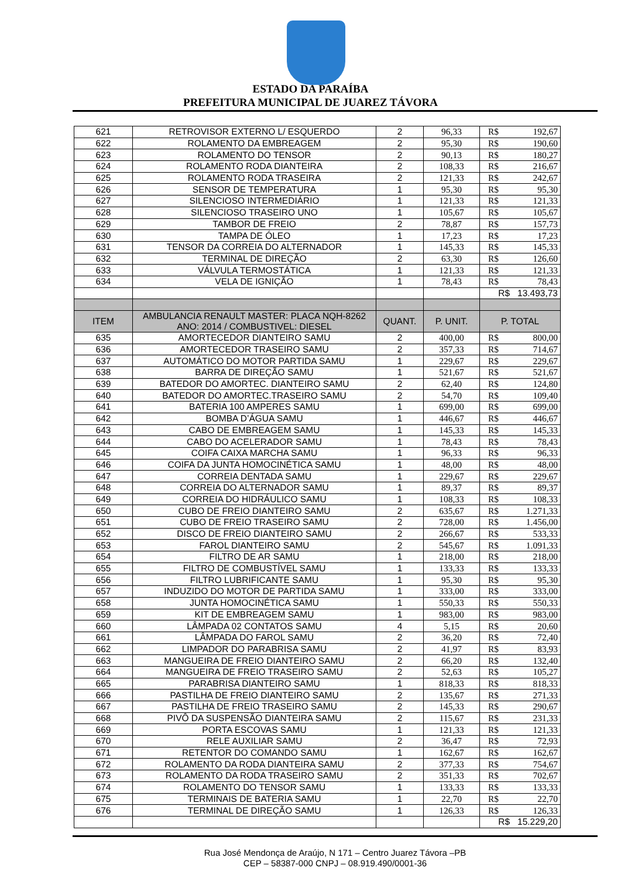ESTADO DA PARAÍBA
PREFEITURA MUNICIPAL DE JUAREZ TÁVORA
| 621 | RETROVISOR EXTERNO L/ ESQUERDO | 2 | 96,33 | R$ | 192,67 |
| 622 | ROLAMENTO DA EMBREAGEM | 2 | 95,30 | R$ | 190,60 |
| 623 | ROLAMENTO DO TENSOR | 2 | 90,13 | R$ | 180,27 |
| 624 | ROLAMENTO RODA DIANTEIRA | 2 | 108,33 | R$ | 216,67 |
| 625 | ROLAMENTO RODA TRASEIRA | 2 | 121,33 | R$ | 242,67 |
| 626 | SENSOR DE TEMPERATURA | 1 | 95,30 | R$ | 95,30 |
| 627 | SILENCIOSO INTERMEDIÁRIO | 1 | 121,33 | R$ | 121,33 |
| 628 | SILENCIOSO TRASEIRO UNO | 1 | 105,67 | R$ | 105,67 |
| 629 | TAMBOR DE FREIO | 2 | 78,87 | R$ | 157,73 |
| 630 | TAMPA DE ÓLEO | 1 | 17,23 | R$ | 17,23 |
| 631 | TENSOR DA CORREIA DO ALTERNADOR | 1 | 145,33 | R$ | 145,33 |
| 632 | TERMINAL DE DIREÇÃO | 2 | 63,30 | R$ | 126,60 |
| 633 | VÁLVULA TERMOSTÁTICA | 1 | 121,33 | R$ | 121,33 |
| 634 | VELA DE IGNIÇÃO | 1 | 78,43 | R$ | 78,43 |
| | | | | R$ 13.493,73 | |
| ITEM | AMBULANCIA RENAULT MASTER: PLACA NQH-8262 ANO: 2014 / COMBUSTIVEL: DIESEL | QUANT. | P. UNIT. | P. TOTAL | |
| 635 | AMORTECEDOR DIANTEIRO SAMU | 2 | 400,00 | R$ | 800,00 |
| 636 | AMORTECEDOR TRASEIRO SAMU | 2 | 357,33 | R$ | 714,67 |
| 637 | AUTOMÁTICO DO MOTOR PARTIDA SAMU | 1 | 229,67 | R$ | 229,67 |
| 638 | BARRA DE DIREÇÃO SAMU | 1 | 521,67 | R$ | 521,67 |
| 639 | BATEDOR DO AMORTEC. DIANTEIRO SAMU | 2 | 62,40 | R$ | 124,80 |
| 640 | BATEDOR DO AMORTEC.TRASEIRO SAMU | 2 | 54,70 | R$ | 109,40 |
| 641 | BATERIA 100 AMPERES SAMU | 1 | 699,00 | R$ | 699,00 |
| 642 | BOMBA D’ÁGUA SAMU | 1 | 446,67 | R$ | 446,67 |
| 643 | CABO DE EMBREAGEM SAMU | 1 | 145,33 | R$ | 145,33 |
| 644 | CABO DO ACELERADOR SAMU | 1 | 78,43 | R$ | 78,43 |
| 645 | COIFA CAIXA MARCHA SAMU | 1 | 96,33 | R$ | 96,33 |
| 646 | COIFA DA JUNTA HOMOCINÉTICA SAMU | 1 | 48,00 | R$ | 48,00 |
| 647 | CORREIA DENTADA SAMU | 1 | 229,67 | R$ | 229,67 |
| 648 | CORREIA DO ALTERNADOR SAMU | 1 | 89,37 | R$ | 89,37 |
| 649 | CORREIA DO HIDRÁULICO SAMU | 1 | 108,33 | R$ | 108,33 |
| 650 | CUBO DE FREIO DIANTEIRO SAMU | 2 | 635,67 | R$ | 1.271,33 |
| 651 | CUBO DE FREIO TRASEIRO SAMU | 2 | 728,00 | R$ | 1.456,00 |
| 652 | DISCO DE FREIO DIANTEIRO SAMU | 2 | 266,67 | R$ | 533,33 |
| 653 | FAROL DIANTEIRO SAMU | 2 | 545,67 | R$ | 1.091,33 |
| 654 | FILTRO DE AR SAMU | 1 | 218,00 | R$ | 218,00 |
| 655 | FILTRO DE COMBUSTÍVEL SAMU | 1 | 133,33 | R$ | 133,33 |
| 656 | FILTRO LUBRIFICANTE SAMU | 1 | 95,30 | R$ | 95,30 |
| 657 | INDUZIDO DO MOTOR DE PARTIDA SAMU | 1 | 333,00 | R$ | 333,00 |
| 658 | JUNTA HOMOCINÉTICA SAMU | 1 | 550,33 | R$ | 550,33 |
| 659 | KIT DE EMBREAGEM SAMU | 1 | 983,00 | R$ | 983,00 |
| 660 | LÂMPADA 02 CONTATOS SAMU | 4 | 5,15 | R$ | 20,60 |
| 661 | LÂMPADA DO FAROL SAMU | 2 | 36,20 | R$ | 72,40 |
| 662 | LIMPADOR DO PARABRISA SAMU | 2 | 41,97 | R$ | 83,93 |
| 663 | MANGUEIRA DE FREIO DIANTEIRO SAMU | 2 | 66,20 | R$ | 132,40 |
| 664 | MANGUEIRA DE FREIO TRASEIRO SAMU | 2 | 52,63 | R$ | 105,27 |
| 665 | PARABRISA DIANTEIRO SAMU | 1 | 818,33 | R$ | 818,33 |
| 666 | PASTILHA DE FREIO DIANTEIRO SAMU | 2 | 135,67 | R$ | 271,33 |
| 667 | PASTILHA DE FREIO TRASEIRO SAMU | 2 | 145,33 | R$ | 290,67 |
| 668 | PIVÔ DA SUSPENSÃO DIANTEIRA SAMU | 2 | 115,67 | R$ | 231,33 |
| 669 | PORTA ESCOVAS SAMU | 1 | 121,33 | R$ | 121,33 |
| 670 | RELE AUXILIAR SAMU | 2 | 36,47 | R$ | 72,93 |
| 671 | RETENTOR DO COMANDO SAMU | 1 | 162,67 | R$ | 162,67 |
| 672 | ROLAMENTO DA RODA DIANTEIRA SAMU | 2 | 377,33 | R$ | 754,67 |
| 673 | ROLAMENTO DA RODA TRASEIRO SAMU | 2 | 351,33 | R$ | 702,67 |
| 674 | ROLAMENTO DO TENSOR SAMU | 1 | 133,33 | R$ | 133,33 |
| 675 | TERMINAIS DE BATERIA SAMU | 1 | 22,70 | R$ | 22,70 |
| 676 | TERMINAL DE DIREÇÃO SAMU | 1 | 126,33 | R$ | 126,33 |
| | | | | R$ 15.229,20 | |
Rua José Mendonça de Araújo, N 171 – Centro Juarez Távora –PB
CEP – 58387-000 CNPJ – 08.919.490/0001-36